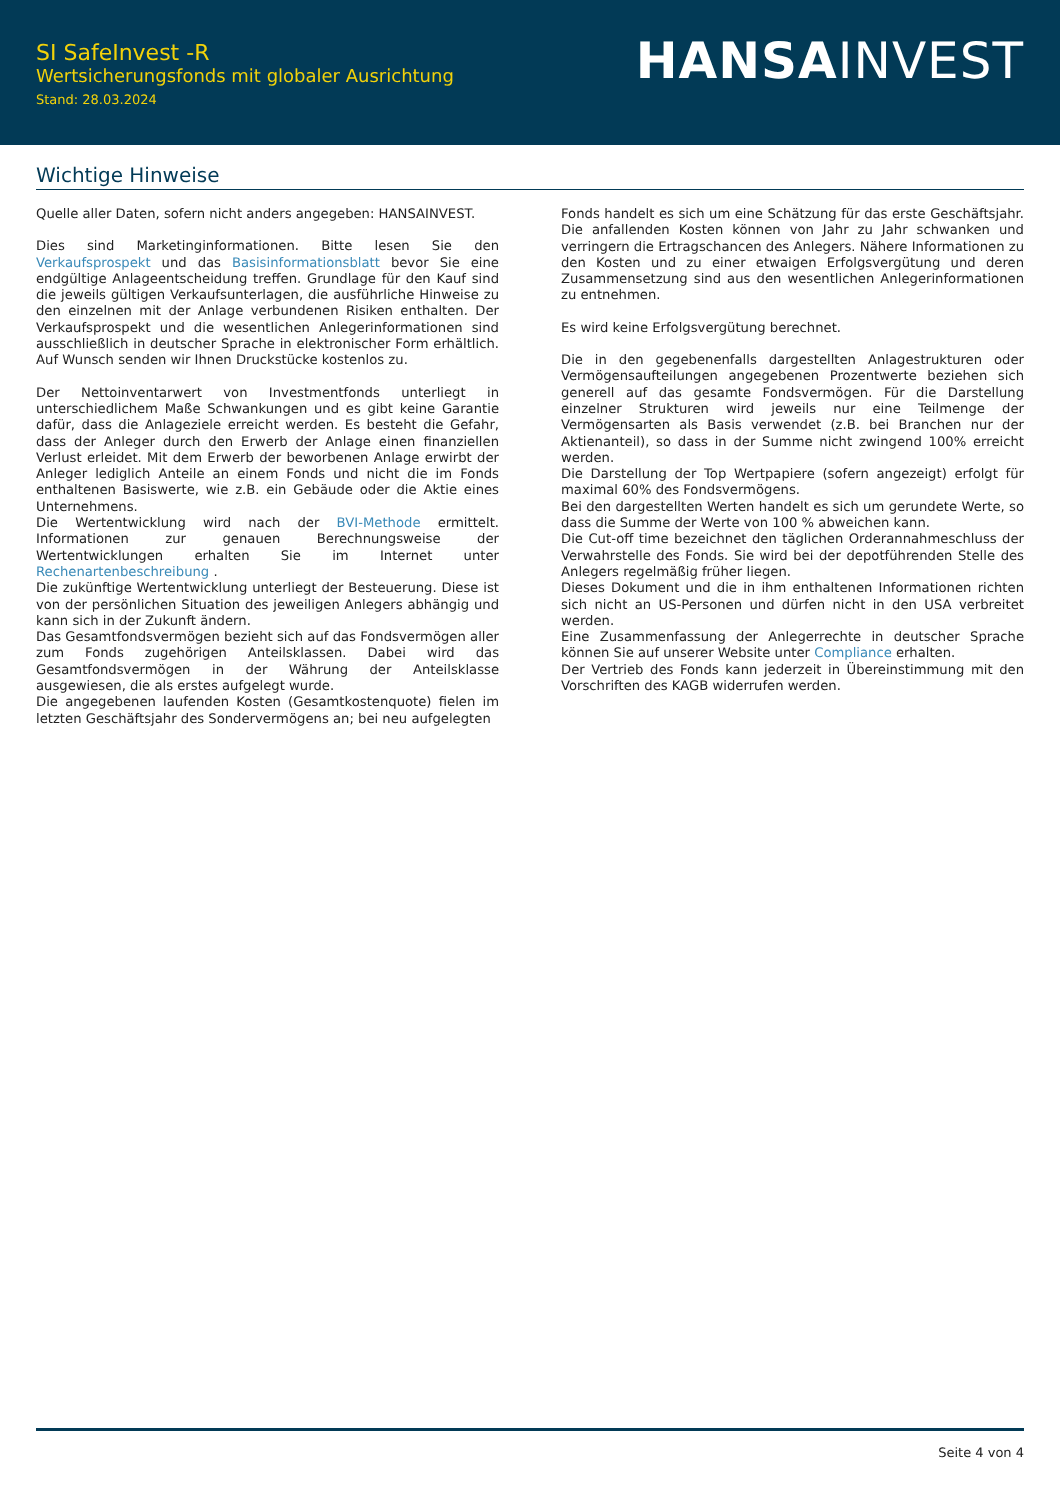SI SafeInvest -R
Wertsicherungsfonds mit globaler Ausrichtung
Stand: 28.03.2024
HANSA INVEST
Wichtige Hinweise
Quelle aller Daten, sofern nicht anders angegeben: HANSAINVEST.
Dies sind Marketinginformationen. Bitte lesen Sie den Verkaufsprospekt und das Basisinformationsblatt bevor Sie eine endgültige Anlageentscheidung treffen. Grundlage für den Kauf sind die jeweils gültigen Verkaufsunterlagen, die ausführliche Hinweise zu den einzelnen mit der Anlage verbundenen Risiken enthalten. Der Verkaufsprospekt und die wesentlichen Anlegerinformationen sind ausschließlich in deutscher Sprache in elektronischer Form erhältlich. Auf Wunsch senden wir Ihnen Druckstücke kostenlos zu.
Der Nettoinventarwert von Investmentfonds unterliegt in unterschiedlichem Maße Schwankungen und es gibt keine Garantie dafür, dass die Anlageziele erreicht werden. Es besteht die Gefahr, dass der Anleger durch den Erwerb der Anlage einen finanziellen Verlust erleidet. Mit dem Erwerb der beworbenen Anlage erwirbt der Anleger lediglich Anteile an einem Fonds und nicht die im Fonds enthaltenen Basiswerte, wie z.B. ein Gebäude oder die Aktie eines Unternehmens.
Die Wertentwicklung wird nach der BVI-Methode ermittelt. Informationen zur genauen Berechnungsweise der Wertentwicklungen erhalten Sie im Internet unter Rechenartenbeschreibung .
Die zukünftige Wertentwicklung unterliegt der Besteuerung. Diese ist von der persönlichen Situation des jeweiligen Anlegers abhängig und kann sich in der Zukunft ändern.
Das Gesamtfondsvermögen bezieht sich auf das Fondsvermögen aller zum Fonds zugehörigen Anteilsklassen. Dabei wird das Gesamtfondsvermögen in der Währung der Anteilsklasse ausgewiesen, die als erstes aufgelegt wurde.
Die angegebenen laufenden Kosten (Gesamtkostenquote) fielen im letzten Geschäftsjahr des Sondervermögens an; bei neu aufgelegten
Fonds handelt es sich um eine Schätzung für das erste Geschäftsjahr. Die anfallenden Kosten können von Jahr zu Jahr schwanken und verringern die Ertragschancen des Anlegers. Nähere Informationen zu den Kosten und zu einer etwaigen Erfolgsvergütung und deren Zusammensetzung sind aus den wesentlichen Anlegerinformationen zu entnehmen.
Es wird keine Erfolgsvergütung berechnet.
Die in den gegebenenfalls dargestellten Anlagestrukturen oder Vermögensaufteilungen angegebenen Prozentwerte beziehen sich generell auf das gesamte Fondsvermögen. Für die Darstellung einzelner Strukturen wird jeweils nur eine Teilmenge der Vermögensarten als Basis verwendet (z.B. bei Branchen nur der Aktienanteil), so dass in der Summe nicht zwingend 100% erreicht werden.
Die Darstellung der Top Wertpapiere (sofern angezeigt) erfolgt für maximal 60% des Fondsvermögens.
Bei den dargestellten Werten handelt es sich um gerundete Werte, so dass die Summe der Werte von 100 % abweichen kann.
Die Cut-off time bezeichnet den täglichen Orderannahmeschluss der Verwahrstelle des Fonds. Sie wird bei der depotführenden Stelle des Anlegers regelmäßig früher liegen.
Dieses Dokument und die in ihm enthaltenen Informationen richten sich nicht an US-Personen und dürfen nicht in den USA verbreitet werden.
Eine Zusammenfassung der Anlegerrechte in deutscher Sprache können Sie auf unserer Website unter Compliance erhalten.
Der Vertrieb des Fonds kann jederzeit in Übereinstimmung mit den Vorschriften des KAGB widerrufen werden.
Seite 4 von 4